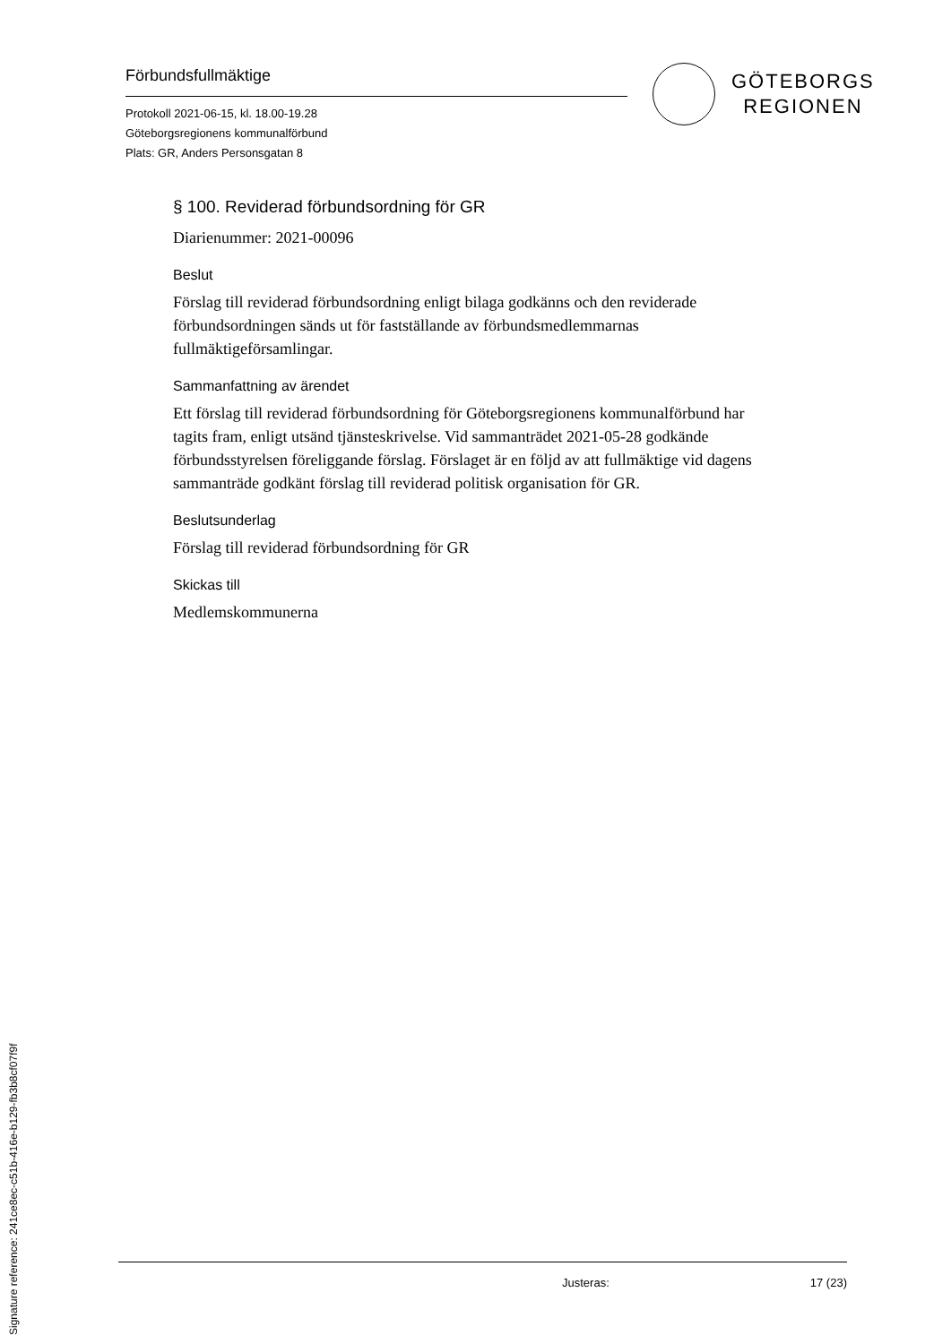Förbundsfullmäktige
Protokoll 2021-06-15, kl. 18.00-19.28
Göteborgsregionens kommunalförbund
Plats: GR, Anders Personsgatan 8
GÖTEBORGS
REGIONEN
§ 100. Reviderad förbundsordning för GR
Diarienummer: 2021-00096
Beslut
Förslag till reviderad förbundsordning enligt bilaga godkänns och den reviderade förbundsordningen sänds ut för fastställande av förbundsmedlemmarnas fullmäktigeförsamlingar.
Sammanfattning av ärendet
Ett förslag till reviderad förbundsordning för Göteborgsregionens kommunalförbund har tagits fram, enligt utsänd tjänsteskrivelse. Vid sammanträdet 2021-05-28 godkände förbundsstyrelsen föreliggande förslag. Förslaget är en följd av att fullmäktige vid dagens sammanträde godkänt förslag till reviderad politisk organisation för GR.
Beslutsunderlag
Förslag till reviderad förbundsordning för GR
Skickas till
Medlemskommunerna
Justeras: 17 (23)
Signature reference: 241ce8ec-c51b-416e-b129-fb3b8cf07f9f